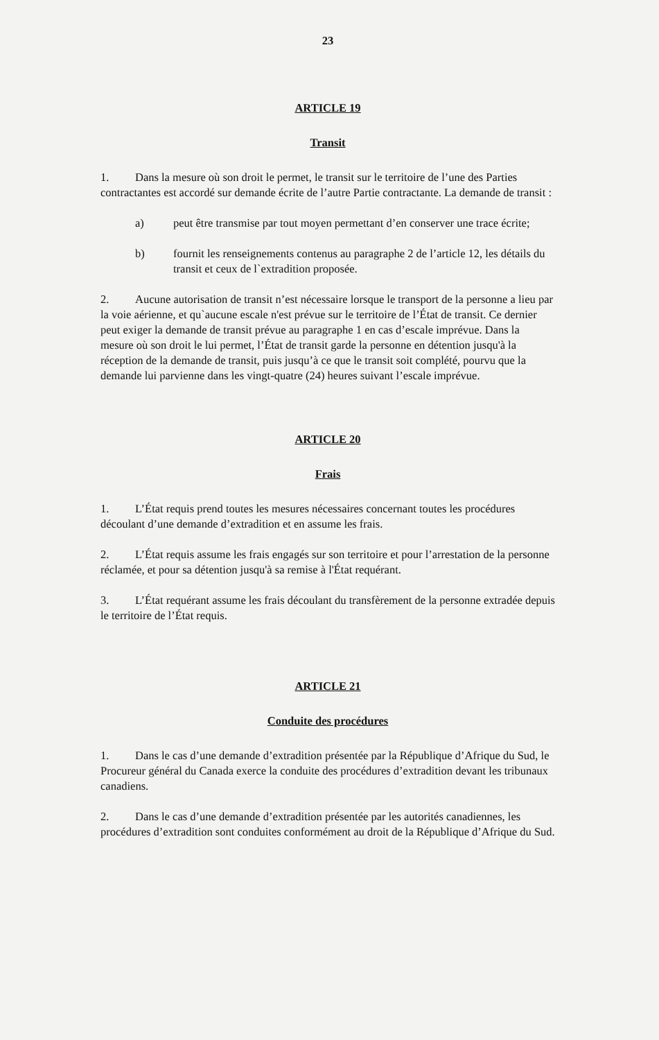23
ARTICLE 19
Transit
1. Dans la mesure où son droit le permet, le transit sur le territoire de l’une des Parties contractantes est accordé sur demande écrite de l’autre Partie contractante. La demande de transit :
a) peut être transmise par tout moyen permettant d’en conserver une trace écrite;
b) fournit les renseignements contenus au paragraphe 2 de l’article 12, les détails du transit et ceux de l`extradition proposée.
2. Aucune autorisation de transit n’est nécessaire lorsque le transport de la personne a lieu par la voie aérienne, et qu`aucune escale n'est prévue sur le territoire de l’État de transit. Ce dernier peut exiger la demande de transit prévue au paragraphe 1 en cas d’escale imprévue. Dans la mesure où son droit le lui permet, l’État de transit garde la personne en détention jusqu'à la réception de la demande de transit, puis jusqu’à ce que le transit soit complété, pourvu que la demande lui parvienne dans les vingt-quatre (24) heures suivant l’escale imprévue.
ARTICLE 20
Frais
1. L’État requis prend toutes les mesures nécessaires concernant toutes les procédures découlant d’une demande d’extradition et en assume les frais.
2. L’État requis assume les frais engagés sur son territoire et pour l’arrestation de la personne réclamée, et pour sa détention jusqu'à sa remise à l'État requérant.
3. L’État requérant assume les frais découlant du transfèrement de la personne extradée depuis le territoire de l’État requis.
ARTICLE 21
Conduite des procédures
1. Dans le cas d’une demande d’extradition présentée par la République d’Afrique du Sud, le Procureur général du Canada exerce la conduite des procédures d’extradition devant les tribunaux canadiens.
2. Dans le cas d’une demande d’extradition présentée par les autorités canadiennes, les procédures d’extradition sont conduites conformément au droit de la République d’Afrique du Sud.